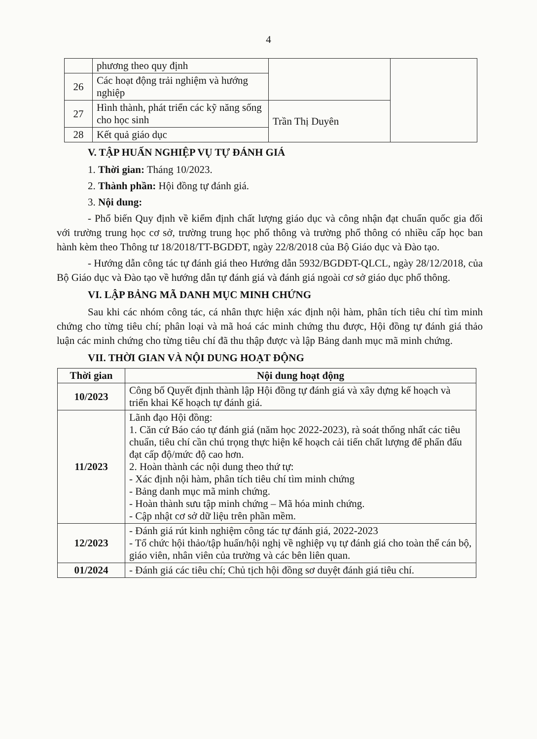4
| | phương theo quy định | | |
| 26 | Các hoạt động trải nghiệm và hướng nghiệp | | |
| 27 | Hình thành, phát triển các kỹ năng sống cho học sinh | Trần Thị Duyên | |
| 28 | Kết quả giáo dục | | |
V. TẬP HUẤN NGHIỆP VỤ TỰ ĐÁNH GIÁ
1. Thời gian: Tháng 10/2023.
2. Thành phần: Hội đồng tự đánh giá.
3. Nội dung:
- Phổ biến Quy định về kiểm định chất lượng giáo dục và công nhận đạt chuẩn quốc gia đối với trường trung học cơ sở, trường trung học phổ thông và trường phổ thông có nhiều cấp học ban hành kèm theo Thông tư 18/2018/TT-BGDĐT, ngày 22/8/2018 của Bộ Giáo dục và Đào tạo.
- Hướng dẫn công tác tự đánh giá theo Hướng dẫn 5932/BGDĐT-QLCL, ngày 28/12/2018, của Bộ Giáo dục và Đào tạo về hướng dẫn tự đánh giá và đánh giá ngoài cơ sở giáo dục phổ thông.
VI. LẬP BẢNG MÃ DANH MỤC MINH CHỨNG
Sau khi các nhóm công tác, cá nhân thực hiện xác định nội hàm, phân tích tiêu chí tìm minh chứng cho từng tiêu chí; phân loại và mã hoá các minh chứng thu được, Hội đồng tự đánh giá thảo luận các minh chứng cho từng tiêu chí đã thu thập được và lập Bảng danh mục mã minh chứng.
VII. THỜI GIAN VÀ NỘI DUNG HOẠT ĐỘNG
| Thời gian | Nội dung hoạt động |
| --- | --- |
| 10/2023 | Công bố Quyết định thành lập Hội đồng tự đánh giá và xây dựng kế hoạch và triển khai Kế hoạch tự đánh giá. |
| 11/2023 | Lãnh đạo Hội đồng: 1. Căn cứ Báo cáo tự đánh giá (năm học 2022-2023), rà soát thống nhất các tiêu chuẩn, tiêu chí cần chú trọng thực hiện kế hoạch cải tiến chất lượng để phấn đấu đạt cấp độ/mức độ cao hơn. 2. Hoàn thành các nội dung theo thứ tự: - Xác định nội hàm, phân tích tiêu chí tìm minh chứng - Bảng danh mục mã minh chứng. - Hoàn thành sưu tập minh chứng – Mã hóa minh chứng. - Cập nhật cơ sở dữ liệu trên phần mềm. |
| 12/2023 | - Đánh giá rút kinh nghiệm công tác tự đánh giá, 2022-2023 - Tổ chức hội thảo/tập huấn/hội nghị về nghiệp vụ tự đánh giá cho toàn thể cán bộ, giáo viên, nhân viên của trường và các bên liên quan. |
| 01/2024 | - Đánh giá các tiêu chí; Chủ tịch hội đồng sơ duyệt đánh giá tiêu chí. |